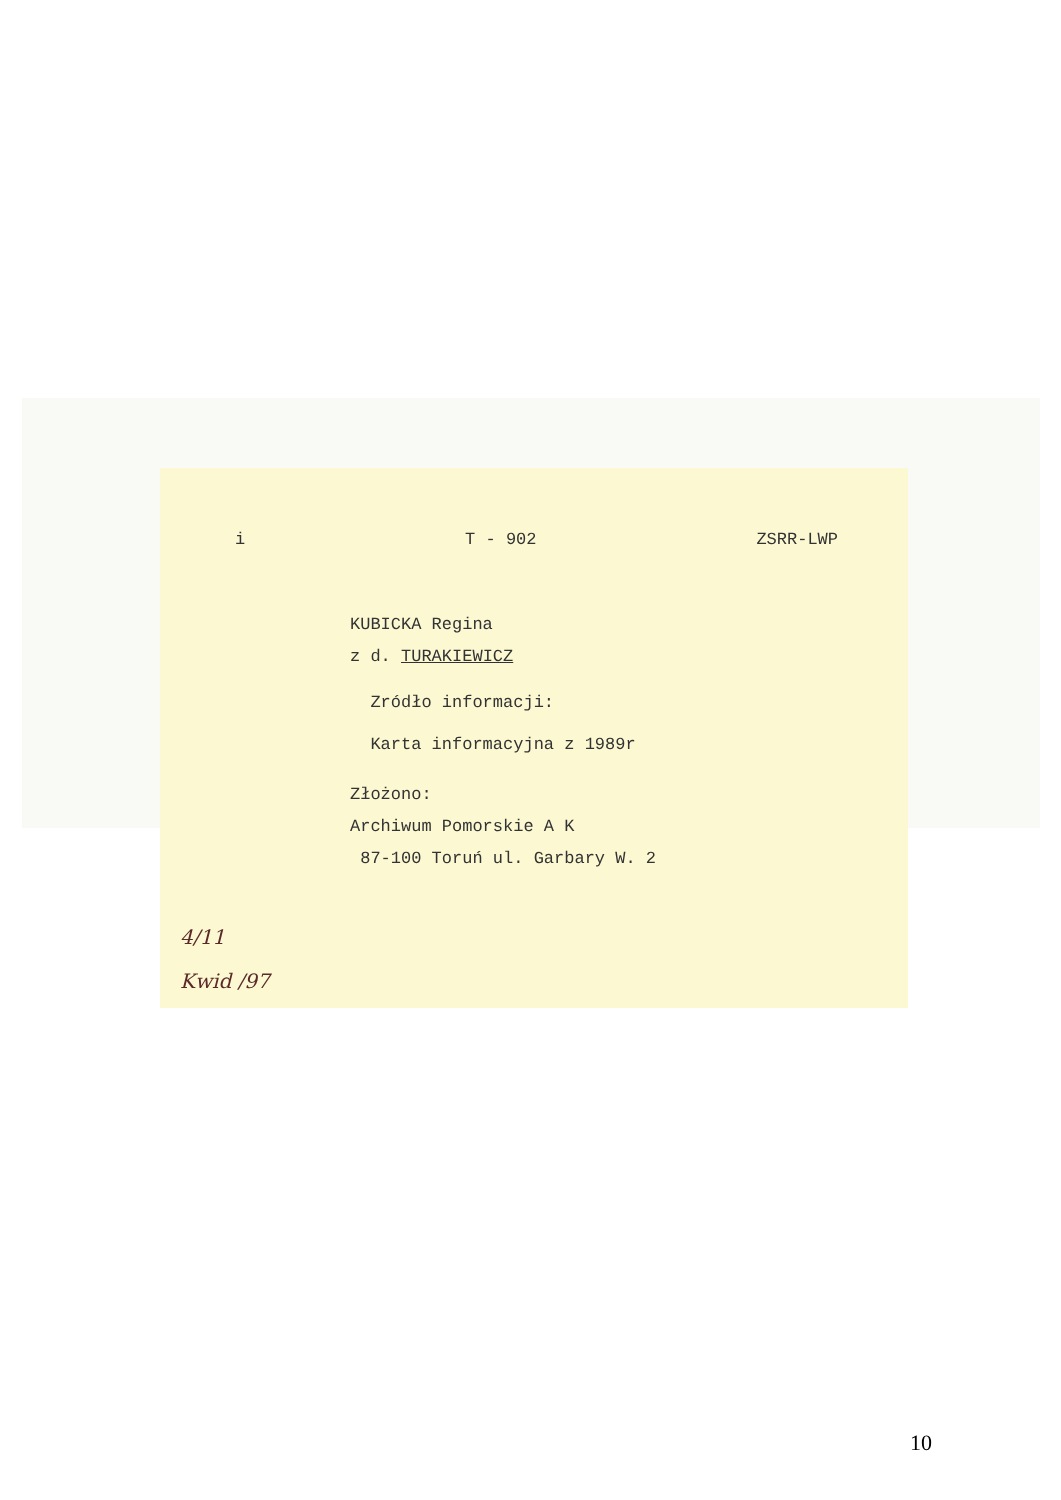i T - 902 ZSRR-LWP
KUBICKA Regina
z d. TURAKIEWICZ
Zródło informacji:
Karta informacyjna z 1989r
Złożono:
Archiwum Pomorskie A K
87-100 Toruń ul. Garbary W. 2
4/11
Kwid /97
10